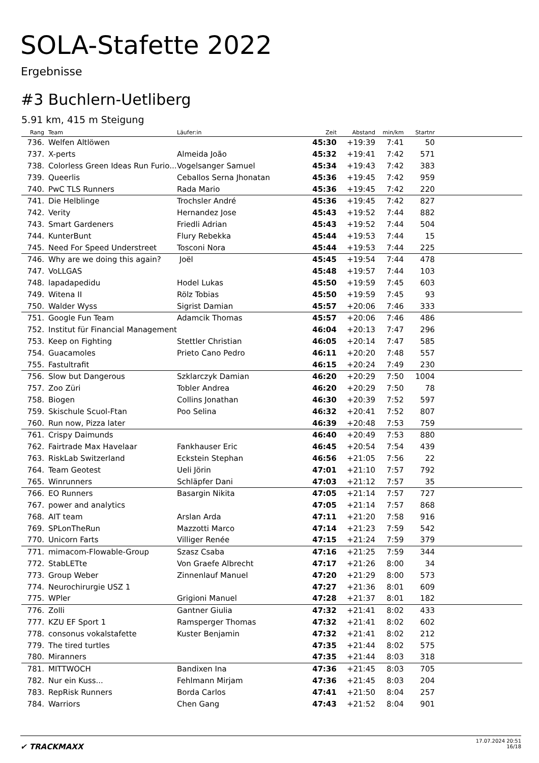SOLA-Stafette 2022
Ergebnisse
#3 Buchlern-Uetliberg
5.91 km, 415 m Steigung
| Rang | | Team | Läufer:in | Zeit | Abstand | min/km | Startnr | |
| --- | --- | --- | --- | --- | --- | --- | --- | --- |
| 736. | | Welfen Altlöwen | | 45:30 | +19:39 | 7:41 | 50 | |
| 737. | | X-perts | Almeida João | 45:32 | +19:41 | 7:42 | 571 | |
| 738. | | Colorless Green Ideas Run Furio... | Vogelsanger Samuel | 45:34 | +19:43 | 7:42 | 383 | |
| 739. | | Queerlis | Ceballos Serna Jhonatan | 45:36 | +19:45 | 7:42 | 959 | |
| 740. | | PwC TLS Runners | Rada Mario | 45:36 | +19:45 | 7:42 | 220 | |
| 741. | | Die Helblinge | Trochsler André | 45:36 | +19:45 | 7:42 | 827 | |
| 742. | | Verity | Hernandez Jose | 45:43 | +19:52 | 7:44 | 882 | |
| 743. | | Smart Gardeners | Friedli Adrian | 45:43 | +19:52 | 7:44 | 504 | |
| 744. | | KunterBunt | Flury Rebekka | 45:44 | +19:53 | 7:44 | 15 | |
| 745. | | Need For Speed Understreet | Tosconi Nora | 45:44 | +19:53 | 7:44 | 225 | |
| 746. | | Why are we doing this again? | Joël | 45:45 | +19:54 | 7:44 | 478 | |
| 747. | | VoLLGAS | | 45:48 | +19:57 | 7:44 | 103 | |
| 748. | | lapadapedidu | Hodel Lukas | 45:50 | +19:59 | 7:45 | 603 | |
| 749. | | Witena II | Rölz Tobias | 45:50 | +19:59 | 7:45 | 93 | |
| 750. | | Walder Wyss | Sigrist Damian | 45:57 | +20:06 | 7:46 | 333 | |
| 751. | | Google Fun Team | Adamcik Thomas | 45:57 | +20:06 | 7:46 | 486 | |
| 752. | | Institut für Financial Management | | 46:04 | +20:13 | 7:47 | 296 | |
| 753. | | Keep on Fighting | Stettler Christian | 46:05 | +20:14 | 7:47 | 585 | |
| 754. | | Guacamoles | Prieto Cano Pedro | 46:11 | +20:20 | 7:48 | 557 | |
| 755. | | Fastultrafit | | 46:15 | +20:24 | 7:49 | 230 | |
| 756. | | Slow but Dangerous | Szklarczyk Damian | 46:20 | +20:29 | 7:50 | 1004 | |
| 757. | | Zoo Züri | Tobler Andrea | 46:20 | +20:29 | 7:50 | 78 | |
| 758. | | Biogen | Collins Jonathan | 46:30 | +20:39 | 7:52 | 597 | |
| 759. | | Skischule Scuol-Ftan | Poo Selina | 46:32 | +20:41 | 7:52 | 807 | |
| 760. | | Run now, Pizza later | | 46:39 | +20:48 | 7:53 | 759 | |
| 761. | | Crispy Daimunds | | 46:40 | +20:49 | 7:53 | 880 | |
| 762. | | Fairtrade Max Havelaar | Fankhauser Eric | 46:45 | +20:54 | 7:54 | 439 | |
| 763. | | RiskLab Switzerland | Eckstein Stephan | 46:56 | +21:05 | 7:56 | 22 | |
| 764. | | Team Geotest | Ueli Jörin | 47:01 | +21:10 | 7:57 | 792 | |
| 765. | | Winrunners | Schläpfer Dani | 47:03 | +21:12 | 7:57 | 35 | |
| 766. | | EO Runners | Basargin Nikita | 47:05 | +21:14 | 7:57 | 727 | |
| 767. | | power and analytics | | 47:05 | +21:14 | 7:57 | 868 | |
| 768. | | AIT team | Arslan Arda | 47:11 | +21:20 | 7:58 | 916 | |
| 769. | | SPLonTheRun | Mazzotti Marco | 47:14 | +21:23 | 7:59 | 542 | |
| 770. | | Unicorn Farts | Villiger Renée | 47:15 | +21:24 | 7:59 | 379 | |
| 771. | | mimacom-Flowable-Group | Szasz Csaba | 47:16 | +21:25 | 7:59 | 344 | |
| 772. | | StabLETte | Von Graefe Albrecht | 47:17 | +21:26 | 8:00 | 34 | |
| 773. | | Group Weber | Zinnenlauf Manuel | 47:20 | +21:29 | 8:00 | 573 | |
| 774. | | Neurochirurgie USZ 1 | | 47:27 | +21:36 | 8:01 | 609 | |
| 775. | | WPler | Grigioni Manuel | 47:28 | +21:37 | 8:01 | 182 | |
| 776. | | Zolli | Gantner Giulia | 47:32 | +21:41 | 8:02 | 433 | |
| 777. | | KZU EF Sport 1 | Ramsperger Thomas | 47:32 | +21:41 | 8:02 | 602 | |
| 778. | | consonus vokalstafette | Kuster Benjamin | 47:32 | +21:41 | 8:02 | 212 | |
| 779. | | The tired turtles | | 47:35 | +21:44 | 8:02 | 575 | |
| 780. | | Miranners | | 47:35 | +21:44 | 8:03 | 318 | |
| 781. | | MITTWOCH | Bandixen Ina | 47:36 | +21:45 | 8:03 | 705 | |
| 782. | | Nur ein Kuss... | Fehlmann Mirjam | 47:36 | +21:45 | 8:03 | 204 | |
| 783. | | RepRisk Runners | Borda Carlos | 47:41 | +21:50 | 8:04 | 257 | |
| 784. | | Warriors | Chen Gang | 47:43 | +21:52 | 8:04 | 901 | |
✔ TRACKMAXX
17.07.2024 20:51
16/18